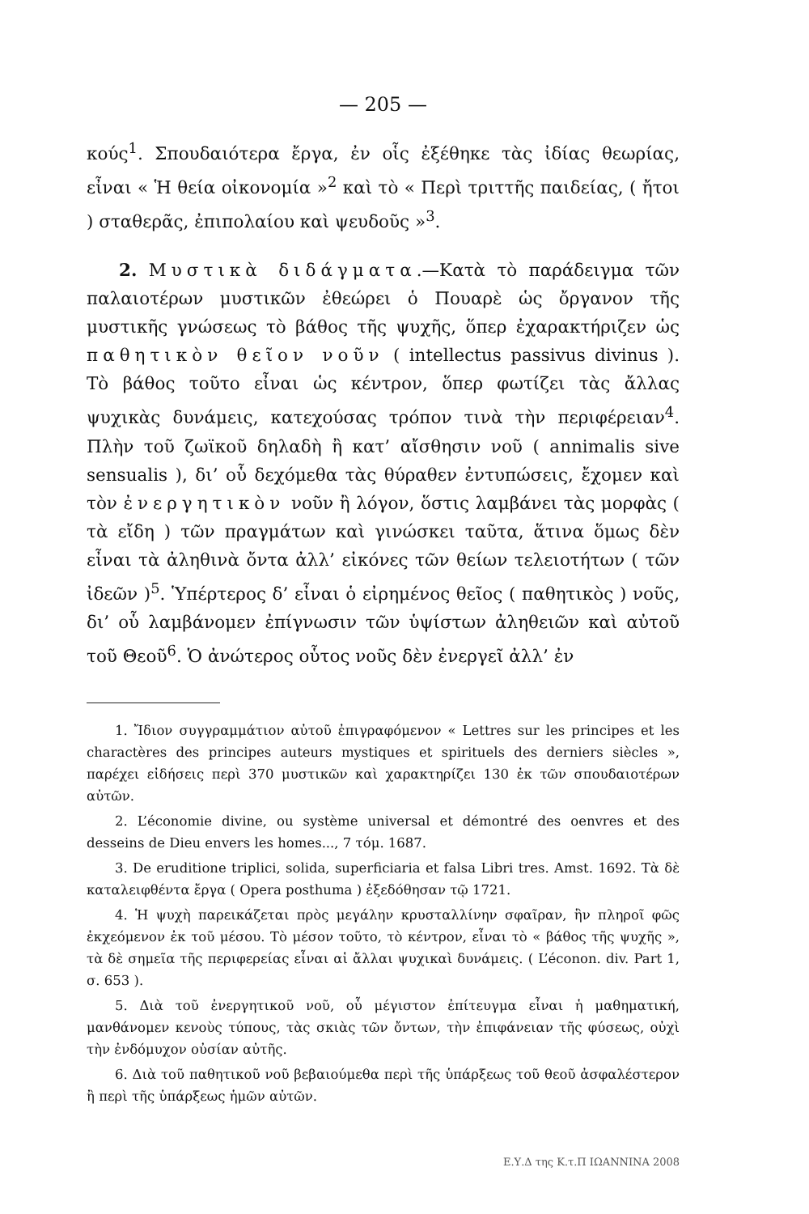— 205 —
κούς<sup>1</sup>. Σπουδαιότερα ἔργα, ἐν οἷς ἐξέθηκε τὰς ἰδίας θεωρίας, εἶναι « Ἡ θεία οἰκονομία »<sup>2</sup> καὶ τὸ « Περὶ τριττῆς παιδείας, ( ἤτοι ) σταθερᾶς, ἐπιπολαίου καὶ ψευδοῦς »<sup>3</sup>.
2. Μυστικὰ διδάγματα.—Κατὰ τὸ παράδειγμα τῶν παλαιοτέρων μυστικῶν ἐθεώρει ὁ Πουαρὲ ὡς ὄργανον τῆς μυστικῆς γνώσεως τὸ βάθος τῆς ψυχῆς, ὅπερ ἐχαρακτήριζεν ὡς παθητικὸν θεῖον νοῦν ( intellectus passivus divinus ). Τὸ βάθος τοῦτο εἶναι ὡς κέντρον, ὅπερ φωτίζει τὰς ἄλλας ψυχικὰς δυνάμεις, κατεχούσας τρόπον τινὰ τὴν περιφέρειαν<sup>4</sup>. Πλὴν τοῦ ζωϊκοῦ δηλαδὴ ἢ κατ’ αἴσθησιν νοῦ ( annimalis sive sensualis ), δι’ οὗ δεχόμεθα τὰς θύραθεν ἐντυπώσεις, ἔχομεν καὶ τὸν ἐνεργητικὸν νοῦν ἢ λόγον, ὅστις λαμβάνει τὰς μορφὰς ( τὰ εἴδη ) τῶν πραγμάτων καὶ γινώσκει ταῦτα, ἅτινα ὅμως δὲν εἶναι τὰ ἀληθινὰ ὄντα ἀλλ’ εἰκόνες τῶν θείων τελειοτήτων ( τῶν ἰδεῶν )<sup>5</sup>. Ὑπέρτερος δ’ εἶναι ὁ εἰρημένος θεῖος ( παθητικὸς ) νοῦς, δι’ οὗ λαμβάνομεν ἐπίγνωσιν τῶν ὑψίστων ἀληθειῶν καὶ αὐτοῦ τοῦ Θεοῦ<sup>6</sup>. Ὁ ἀνώτερος οὗτος νοῦς δὲν ἐνεργεῖ ἀλλ’ ἐν
1. Ἴδιον συγγραμμάτιον αὐτοῦ ἐπιγραφόμενον « Lettres sur les principes et les charactères des principes auteurs mystiques et spirituels des derniers siècles », παρέχει εἰδήσεις περὶ 370 μυστικῶν καὶ χαρακτηρίζει 130 ἐκ τῶν σπουδαιοτέρων αὐτῶν.
2. L’économie divine, ou système universal et démontré des oenvres et des desseins de Dieu envers les homes..., 7 τόμ. 1687.
3. De eruditione triplici, solida, superficiaria et falsa Libri tres. Amst. 1692. Τὰ δὲ καταλειφθέντα ἔργα ( Opera posthuma ) ἐξεδόθησαν τῷ 1721.
4. Ἡ ψυχὴ παρεικάζεται πρὸς μεγάλην κρυσταλλίνην σφαῖραν, ἣν πληροῖ φῶς ἐκχεόμενον ἐκ τοῦ μέσου. Τὸ μέσον τοῦτο, τὸ κέντρον, εἶναι τὸ « βάθος τῆς ψυχῆς », τὰ δὲ σημεῖα τῆς περιφερείας εἶναι αἱ ἄλλαι ψυχικαὶ δυνάμεις. ( L’éconon. div. Part 1, σ. 653 ).
5. Διὰ τοῦ ἐνεργητικοῦ νοῦ, οὗ μέγιστον ἐπίτευγμα εἶναι ἡ μαθηματική, μανθάνομεν κενοὺς τύπους, τὰς σκιὰς τῶν ὄντων, τὴν ἐπιφάνειαν τῆς φύσεως, οὐχὶ τὴν ἐνδόμυχον οὐσίαν αὐτῆς.
6. Διὰ τοῦ παθητικοῦ νοῦ βεβαιούμεθα περὶ τῆς ὑπάρξεως τοῦ θεοῦ ἀσφαλέστερον ἢ περὶ τῆς ὑπάρξεως ἡμῶν αὐτῶν.
Ε.Υ.Δ της Κ.τ.Π ΙΩΑΝΝΙΝΑ 2008